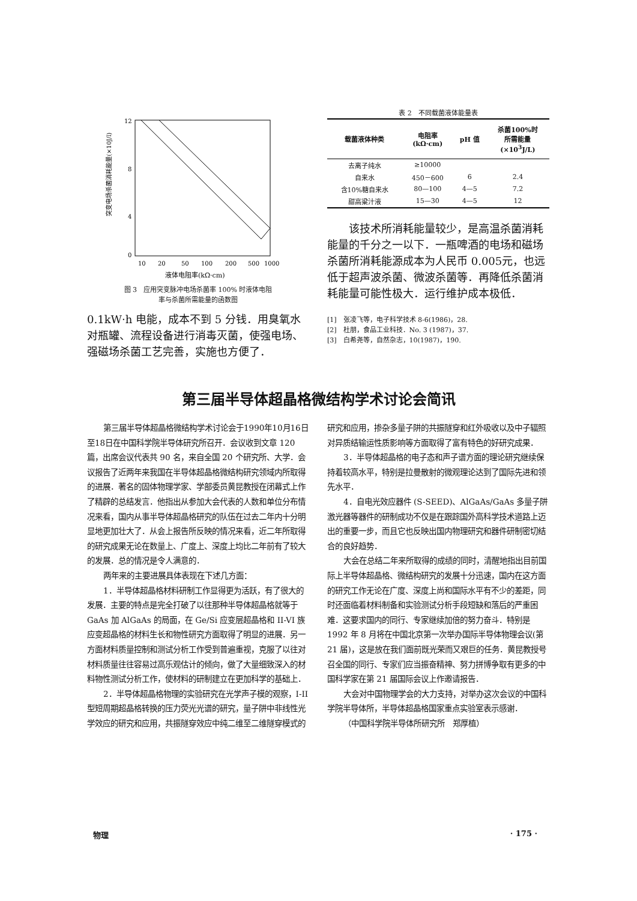12
8
4
0
突变电场杀菌消耗能量(×10J/l)
10
20
50
100
200
500
1000
液体电阻率(kΩ·cm)
图 3　应用突变脉冲电场杀菌率 100% 时液体电阻
率与杀菌所需能量的函数图
0.1kW·h 电能，成本不到 5 分钱．用臭氧水对瓶罐、流程设备进行消毒灭菌，使强电场、强磁场杀菌工艺完善，实施也方便了．
表 2　不同载菌液体能量表
| 载菌液体种类 | 电阻率 (kΩ·cm) | pH 值 | 杀菌100%时 所需能量 (×10<sup>3</sup>J/L) |
| --- | --- | --- | --- |
| 去离子纯水 | ≥10000 | | |
| 自来水 | 450－600 | 6 | 2.4 |
| 含10%糖自来水 | 80—100 | 4—5 | 7.2 |
| 甜高粱汁液 | 15—30 | 4—5 | 12 |
该技术所消耗能量较少，是高温杀菌消耗能量的千分之一以下．一瓶啤酒的电场和磁场杀菌所消耗能源成本为人民币 0.005元，也远低于超声波杀菌、微波杀菌等．再降低杀菌消耗能量可能性极大．运行维护成本极低．
[1]　张凌飞等，电子科学技术 8-6(1986)，28.
[2]　杜朋，食品工业科技．No. 3 (1987)，37.
[3]　白希尧等，自然杂志，10(1987)，190.
第三届半导体超晶格微结构学术讨论会简讯
第三届半导体超晶格微结构学术讨论会于1990年10月16日至18日在中国科学院半导体研究所召开．会议收到文章 120 篇，出席会议代表共 90 名，来自全国 20 个研究所、大学．会议报告了近两年来我国在半导体超晶格微结构研究领域内所取得的进展．著名的固体物理学家、学部委员黄昆教授在闭幕式上作了精辟的总结发言．他指出从参加大会代表的人数和单位分布情况来看，国内从事半导体超晶格研究的队伍在过去二年内十分明显地更加壮大了．从会上报告所反映的情况来看，近二年所取得的研究成果无论在数量上、广度上、深度上均比二年前有了较大的发展．总的情况是令人满意的．
两年来的主要进展具体表现在下述几方面：
1．半导体超晶格材料研制工作显得更为活跃，有了很大的发展．主要的特点是完全打破了以往那种半导体超晶格就等于 GaAs 加 AlGaAs 的局面，在 Ge/Si 应变层超晶格和 II-VI 族应变超晶格的材料生长和物性研究方面取得了明显的进展．另一方面材料质量控制和测试分析工作受到普遍重视，克服了以往对材料质量往往容易过高乐观估计的倾向，做了大量细致深入的材料物性测试分析工作，使材料的研制建立在更加科学的基础上．
2．半导体超晶格物理的实验研究在光学声子模的观察，I-II 型短周期超晶格转换的压力荧光光谱的研究，量子阱中非线性光学效应的研究和应用，共振隧穿效应中纯二维至二维隧穿模式的研究和应用，掺杂多量子阱的共振隧穿和红外吸收以及中子辐照对异质结输运性质影响等方面取得了富有特色的好研究成果．
3．半导体超晶格的电子态和声子谱方面的理论研究继续保持着较高水平，特别是拉曼散射的微观理论达到了国际先进和领先水平．
4．自电光效应器件 (S-SEED)、AlGaAs/GaAs 多量子阱激光器等器件的研制成功不仅是在跟踪国外高科学技术道路上迈出的重要一步，而且它也反映出国内物理研究和器件研制密切结合的良好趋势．
大会在总结二年来所取得的成绩的同时，清醒地指出目前国际上半导体超晶格、微结构研究的发展十分迅速，国内在这方面的研究工作无论在广度、深度上尚和国际水平有不少的差距，同时还面临着材料制备和实验测试分析手段短缺和落后的严重困难．这要求国内的同行、专家继续加倍的努力奋斗．特别是 1992 年 8 月将在中国北京第一次举办国际半导体物理会议(第 21 届)，这是放在我们面前既光荣而又艰巨的任务．黄昆教授号召全国的同行、专家们应当振奋精神、努力拼博争取有更多的中国科学家在第 21 届国际会议上作邀请报告．
大会对中国物理学会的大力支持，对举办这次会议的中国科学院半导体所，半导体超晶格国家重点实验室表示感谢．
（中国科学院半导体所研究所　郑厚植）
物理 · 175 ·